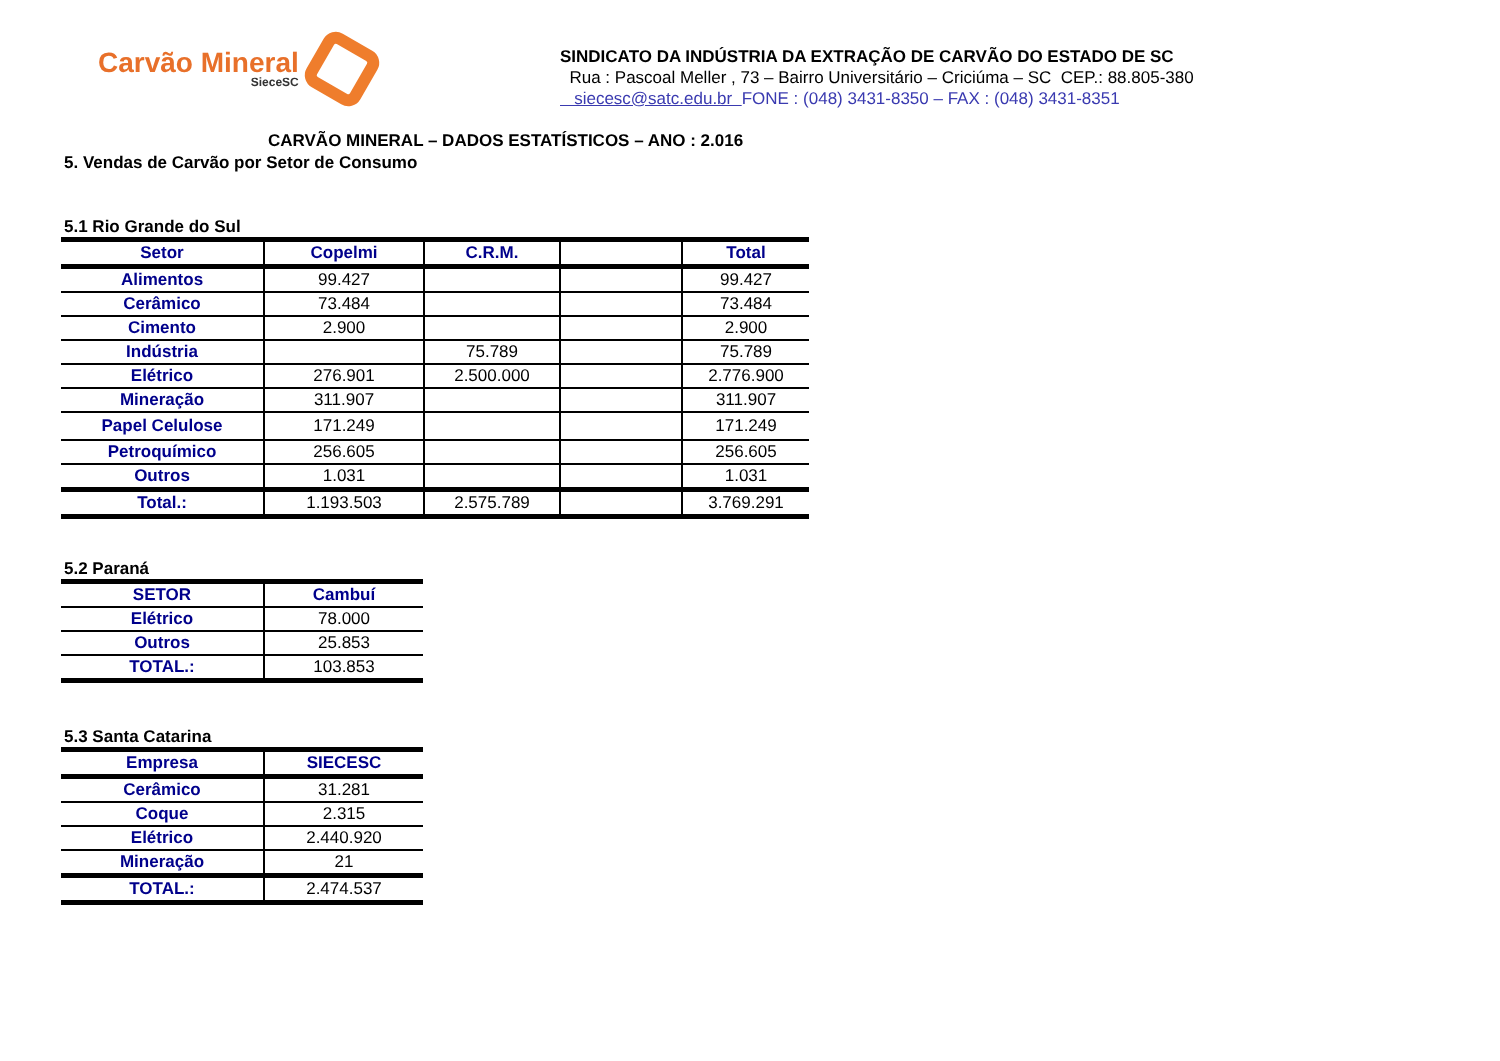Carvão Mineral
SieceSC
SINDICATO DA INDÚSTRIA DA EXTRAÇÃO DE CARVÃO DO ESTADO DE SC
Rua : Pascoal Meller , 73 – Bairro Universitário – Criciúma – SC CEP.: 88.805-380
siecesc@satc.edu.br FONE : (048) 3431-8350 – FAX : (048) 3431-8351
CARVÃO MINERAL – DADOS ESTATÍSTICOS – ANO : 2.016
5. Vendas de Carvão por Setor de Consumo
5.1 Rio Grande do Sul
| Setor | Copelmi | C.R.M. | | Total |
| --- | --- | --- | --- | --- |
| Alimentos | 99.427 | | | 99.427 |
| Cerâmico | 73.484 | | | 73.484 |
| Cimento | 2.900 | | | 2.900 |
| Indústria | | 75.789 | | 75.789 |
| Elétrico | 276.901 | 2.500.000 | | 2.776.900 |
| Mineração | 311.907 | | | 311.907 |
| Papel Celulose | 171.249 | | | 171.249 |
| Petroquímico | 256.605 | | | 256.605 |
| Outros | 1.031 | | | 1.031 |
| Total.: | 1.193.503 | 2.575.789 | | 3.769.291 |
5.2 Paraná
| SETOR | Cambuí |
| --- | --- |
| Elétrico | 78.000 |
| Outros | 25.853 |
| TOTAL.: | 103.853 |
5.3 Santa Catarina
| Empresa | SIECESC |
| --- | --- |
| Cerâmico | 31.281 |
| Coque | 2.315 |
| Elétrico | 2.440.920 |
| Mineração | 21 |
| TOTAL.: | 2.474.537 |